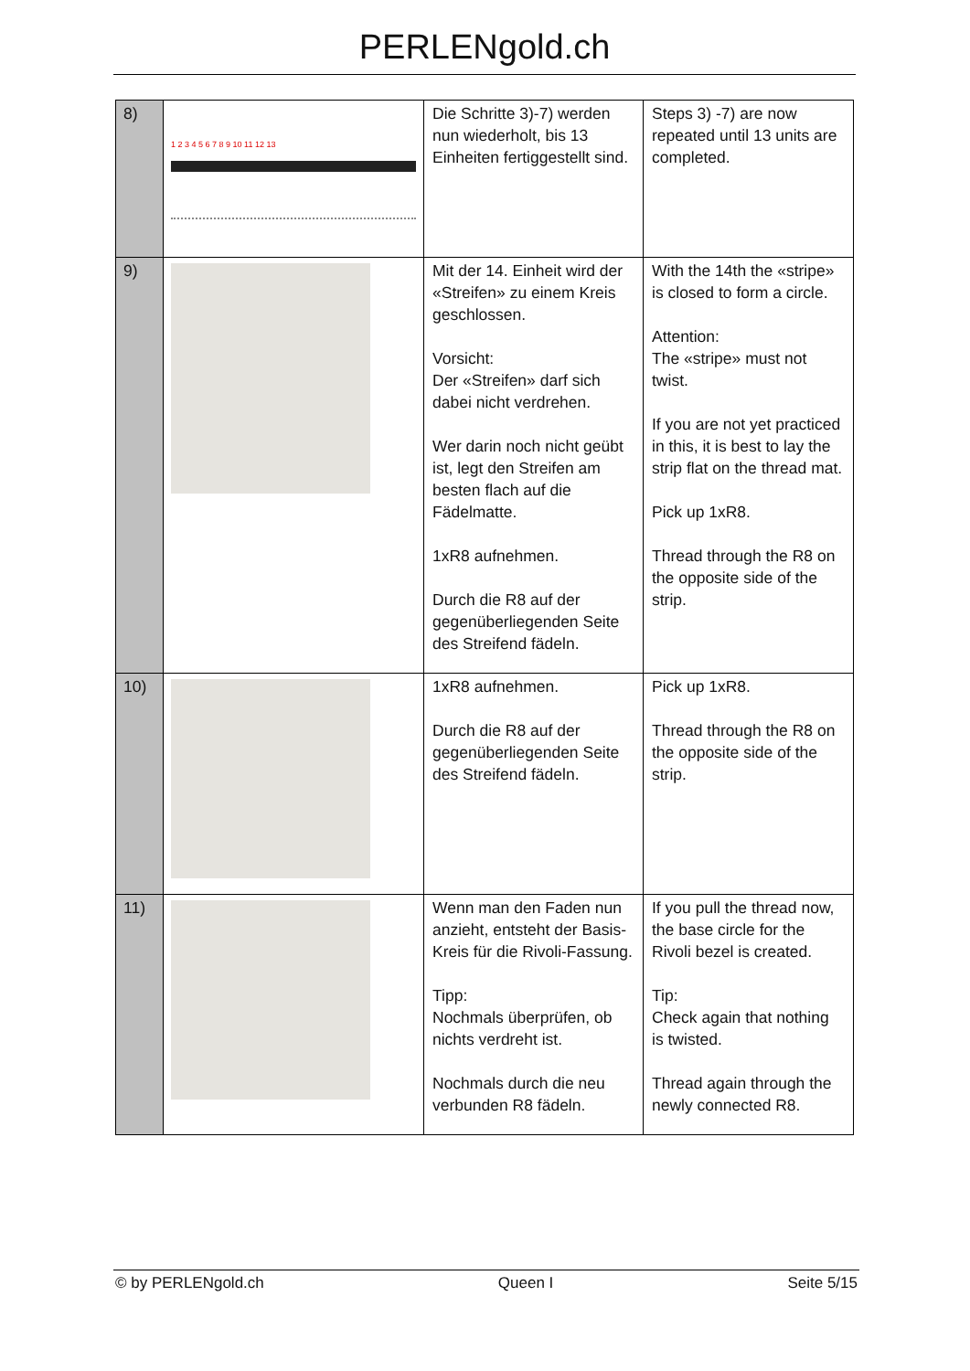PERLENgold.ch
| 8) | 1 2 3 4 5 6 7 8 9 10 11 12 13 | Die Schritte 3)-7) werden nun wiederholt, bis 13 Einheiten fertiggestellt sind. | Steps 3) -7) are now repeated until 13 units are completed. |
| 9) | | Mit der 14. Einheit wird der «Streifen» zu einem Kreis geschlossen. Vorsicht: Der «Streifen» darf sich dabei nicht verdrehen. Wer darin noch nicht geübt ist, legt den Streifen am besten flach auf die Fädelmatte. 1xR8 aufnehmen. Durch die R8 auf der gegenüberliegenden Seite des Streifend fädeln. | With the 14th the «stripe» is closed to form a circle. Attention: The «stripe» must not twist. If you are not yet practiced in this, it is best to lay the strip flat on the thread mat. Pick up 1xR8. Thread through the R8 on the opposite side of the strip. |
| 10) | | 1xR8 aufnehmen. Durch die R8 auf der gegenüberliegenden Seite des Streifend fädeln. | Pick up 1xR8. Thread through the R8 on the opposite side of the strip. |
| 11) | | Wenn man den Faden nun anzieht, entsteht der Basis-Kreis für die Rivoli-Fassung. Tipp: Nochmals überprüfen, ob nichts verdreht ist. Nochmals durch die neu verbunden R8 fädeln. | If you pull the thread now, the base circle for the Rivoli bezel is created. Tip: Check again that nothing is twisted. Thread again through the newly connected R8. |
© by PERLENgold.ch Queen I Seite 5/15